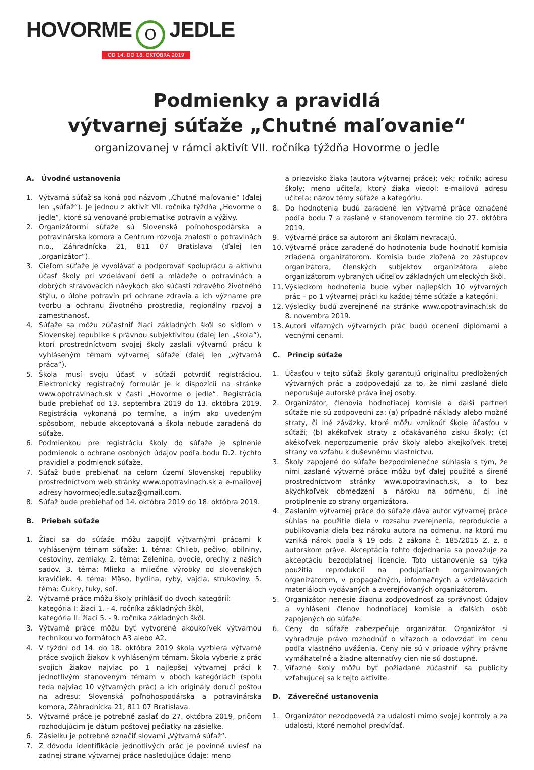HOVORME O JEDLE
OD 14. DO 18. OKTÓBRA 2019
Podmienky a pravidlá
výtvarnej súťaže „Chutné maľovanie“
organizovanej v rámci aktivít VII. ročníka týždňa Hovorme o jedle
A. Úvodné ustanovenia
1. Výtvarná súťaž sa koná pod názvom „Chutné maľovanie“ (ďalej len „súťaž“). Je jednou z aktivít VII. ročníka týždňa „Hovorme o jedle“, ktoré sú venované problematike potravín a výživy.
2. Organizátormi súťaže sú Slovenská poľnohospodárska a potravinárska komora a Centrum rozvoja znalostí o potravinách n.o., Záhradnícka 21, 811 07 Bratislava (ďalej len „organizátor“).
3. Cieľom súťaže je vyvolávať a podporovať spoluprácu a aktívnu účasť školy pri vzdelávaní detí a mládeže o potravinách a dobrých stravovacích návykoch ako súčasti zdravého životného štýlu, o úlohe potravín pri ochrane zdravia a ich význame pre tvorbu a ochranu životného prostredia, regionálny rozvoj a zamestnanosť.
4. Súťaže sa môžu zúčastniť žiaci základných škôl so sídlom v Slovenskej republike s právnou subjektivitou (ďalej len „škola“), ktorí prostredníctvom svojej školy zaslali výtvarnú prácu k vyhláseným témam výtvarnej súťaže (ďalej len „výtvarná práca“).
5. Škola musí svoju účasť v súťaži potvrdiť registráciou. Elektronický registračný formulár je k dispozícii na stránke www.opotravinach.sk v časti „Hovorme o jedle“. Registrácia bude prebiehať od 13. septembra 2019 do 13. októbra 2019. Registrácia vykonaná po termíne, a iným ako uvedeným spôsobom, nebude akceptovaná a škola nebude zaradená do súťaže.
6. Podmienkou pre registráciu školy do súťaže je splnenie podmienok o ochrane osobných údajov podľa bodu D.2. týchto pravidiel a podmienok súťaže.
7. Súťaž bude prebiehať na celom území Slovenskej republiky prostredníctvom web stránky www.opotravinach.sk a e-mailovej adresy hovormeojedle.sutaz@gmail.com.
8. Súťaž bude prebiehať od 14. októbra 2019 do 18. októbra 2019.
B. Priebeh súťaže
1. Žiaci sa do súťaže môžu zapojiť výtvarnými prácami k vyhláseným témam súťaže: 1. téma: Chlieb, pečivo, obilniny, cestoviny, zemiaky. 2. téma: Zelenina, ovocie, orechy z našich sadov. 3. téma: Mlieko a mliečne výrobky od slovenských kravičiek. 4. téma: Mäso, hydina, ryby, vajcia, strukoviny. 5. téma: Cukry, tuky, soľ.
2. Výtvarné práce môžu školy prihlásiť do dvoch kategórií:
kategória I: žiaci 1. - 4. ročníka základných škôl,
kategória II: žiaci 5. - 9. ročníka základných škôl.
3. Výtvarné práce môžu byť vytvorené akoukoľvek výtvarnou technikou vo formátoch A3 alebo A2.
4. V týždni od 14. do 18. októbra 2019 škola vyzbiera výtvarné práce svojich žiakov k vyhláseným témam. Škola vyberie z prác svojich žiakov najviac po 1 najlepšej výtvarnej práci k jednotlivým stanoveným témam v oboch kategóriách (spolu teda najviac 10 výtvarných prác) a ich originály doručí poštou na adresu: Slovenská poľnohospodárska a potravinárska komora, Záhradnícka 21, 811 07 Bratislava.
5. Výtvarné práce je potrebné zaslať do 27. októbra 2019, pričom rozhodujúcim je dátum poštovej pečiatky na zásielke.
6. Zásielku je potrebné označiť slovami „Výtvarná súťaž“.
7. Z dôvodu identifikácie jednotlivých prác je povinné uviesť na zadnej strane výtvarnej práce nasledujúce údaje: meno
a priezvisko žiaka (autora výtvarnej práce); vek; ročník; adresu školy; meno učiteľa, ktorý žiaka viedol; e-mailovú adresu učiteľa; názov témy súťaže a kategóriu.
8. Do hodnotenia budú zaradené len výtvarné práce označené podľa bodu 7 a zaslané v stanovenom termíne do 27. októbra 2019.
9. Výtvarné práce sa autorom ani školám nevracajú.
10. Výtvarné práce zaradené do hodnotenia bude hodnotiť komisia zriadená organizátorom. Komisia bude zložená zo zástupcov organizátora, členských subjektov organizátora alebo organizátorom vybraných učiteľov základných umeleckých škôl.
11. Výsledkom hodnotenia bude výber najlepších 10 výtvarných prác – po 1 výtvarnej práci ku každej téme súťaže a kategórii.
12. Výsledky budú zverejnené na stránke www.opotravinach.sk do 8. novembra 2019.
13. Autori víťazných výtvarných prác budú ocenení diplomami a vecnými cenami.
C. Princíp súťaže
1. Účasťou v tejto súťaži školy garantujú originalitu predložených výtvarných prác a zodpovedajú za to, že nimi zaslané dielo neporušuje autorské práva inej osoby.
2. Organizátor, členovia hodnotiacej komisie a ďalší partneri súťaže nie sú zodpovední za: (a) prípadné náklady alebo možné straty, či iné záväzky, ktoré môžu vzniknúť škole účasťou v súťaži; (b) akékoľvek straty z očakávaného zisku školy; (c) akékoľvek neporozumenie práv školy alebo akejkoľvek tretej strany vo vzťahu k duševnému vlastníctvu.
3. Školy zapojené do súťaže bezpodmienečne súhlasia s tým, že nimi zaslané výtvarné práce môžu byť ďalej použité a šírené prostredníctvom stránky www.opotravinach.sk, a to bez akýchkoľvek obmedzení a nároku na odmenu, či iné protiplnenie zo strany organizátora.
4. Zaslaním výtvarnej práce do súťaže dáva autor výtvarnej práce súhlas na použitie diela v rozsahu zverejnenia, reprodukcie a publikovania diela bez nároku autora na odmenu, na ktorú mu vzniká nárok podľa § 19 ods. 2 zákona č. 185/2015 Z. z. o autorskom práve. Akceptácia tohto dojednania sa považuje za akceptáciu bezodplatnej licencie. Toto ustanovenie sa týka použitia reprodukcií na podujatiach organizovaných organizátorom, v propagačných, informačných a vzdelávacích materiáloch vydávaných a zverejňovaných organizátorom.
5. Organizátor nenesie žiadnu zodpovednosť za správnosť údajov a vyhlásení členov hodnotiacej komisie a ďalších osôb zapojených do súťaže.
6. Ceny do súťaže zabezpečuje organizátor. Organizátor si vyhradzuje právo rozhodnúť o víťazoch a odovzdať im cenu podľa vlastného uváženia. Ceny nie sú v prípade výhry právne vymáhateľné a žiadne alternatívy cien nie sú dostupné.
7. Víťazné školy môžu byť požiadané zúčastniť sa publicity vzťahujúcej sa k tejto aktivite.
D. Záverečné ustanovenia
1. Organizátor nezodpovedá za udalosti mimo svojej kontroly a za udalosti, ktoré nemohol predvídať.